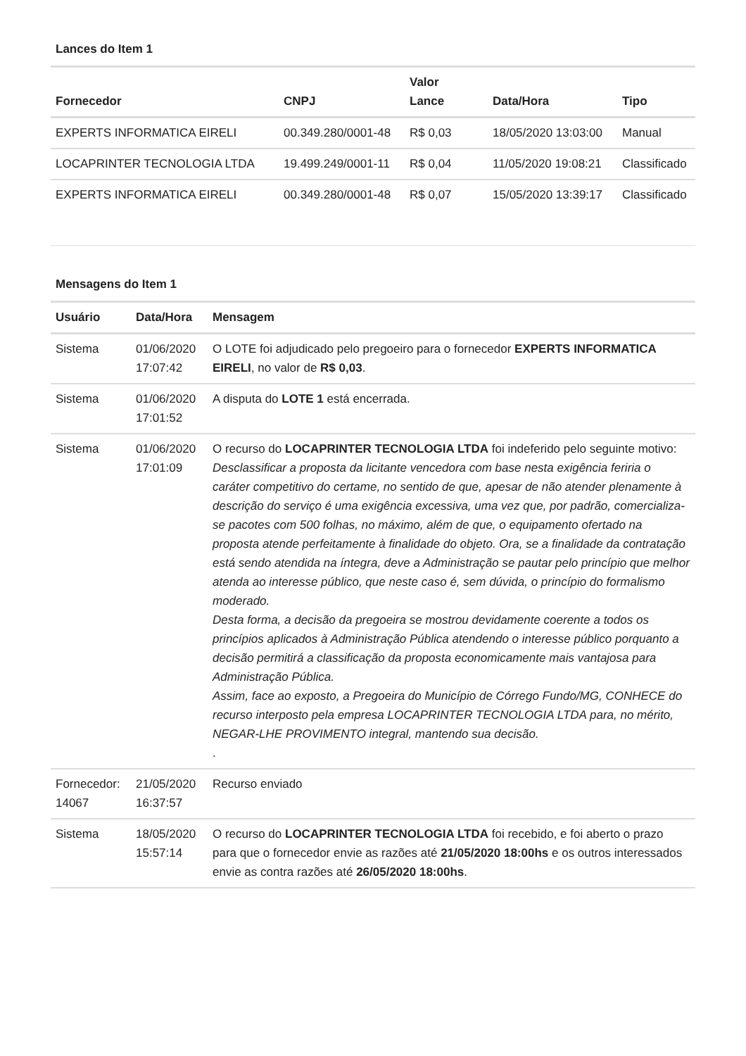Lances do Item 1
| Fornecedor | CNPJ | Valor Lance | Data/Hora | Tipo |
| --- | --- | --- | --- | --- |
| EXPERTS INFORMATICA EIRELI | 00.349.280/0001-48 | R$ 0,03 | 18/05/2020 13:03:00 | Manual |
| LOCAPRINTER TECNOLOGIA LTDA | 19.499.249/0001-11 | R$ 0,04 | 11/05/2020 19:08:21 | Classificado |
| EXPERTS INFORMATICA EIRELI | 00.349.280/0001-48 | R$ 0,07 | 15/05/2020 13:39:17 | Classificado |
Mensagens do Item 1
| Usuário | Data/Hora | Mensagem |
| --- | --- | --- |
| Sistema | 01/06/2020 17:07:42 | O LOTE foi adjudicado pelo pregoeiro para o fornecedor EXPERTS INFORMATICA EIRELI , no valor de R$ 0,03 . |
| Sistema | 01/06/2020 17:01:52 | A disputa do LOTE 1 está encerrada. |
| Sistema | 01/06/2020 17:01:09 | O recurso do LOCAPRINTER TECNOLOGIA LTDA foi indeferido pelo seguinte motivo: Desclassificar a proposta da licitante vencedora com base nesta exigência feriria o caráter competitivo do certame, no sentido de que, apesar de não atender plenamente à descrição do serviço é uma exigência excessiva, uma vez que, por padrão, comercializa-se pacotes com 500 folhas, no máximo, além de que, o equipamento ofertado na proposta atende perfeitamente à finalidade do objeto. Ora, se a finalidade da contratação está sendo atendida na íntegra, deve a Administração se pautar pelo princípio que melhor atenda ao interesse público, que neste caso é, sem dúvida, o princípio do formalismo moderado. Desta forma, a decisão da pregoeira se mostrou devidamente coerente a todos os princípios aplicados à Administração Pública atendendo o interesse público porquanto a decisão permitirá a classificação da proposta economicamente mais vantajosa para Administração Pública. Assim, face ao exposto, a Pregoeira do Município de Córrego Fundo/MG, CONHECE do recurso interposto pela empresa LOCAPRINTER TECNOLOGIA LTDA para, no mérito, NEGAR-LHE PROVIMENTO integral, mantendo sua decisão. . |
| Fornecedor: 14067 | 21/05/2020 16:37:57 | Recurso enviado |
| Sistema | 18/05/2020 15:57:14 | O recurso do LOCAPRINTER TECNOLOGIA LTDA foi recebido, e foi aberto o prazo para que o fornecedor envie as razões até 21/05/2020 18:00hs e os outros interessados envie as contra razões até 26/05/2020 18:00hs . |